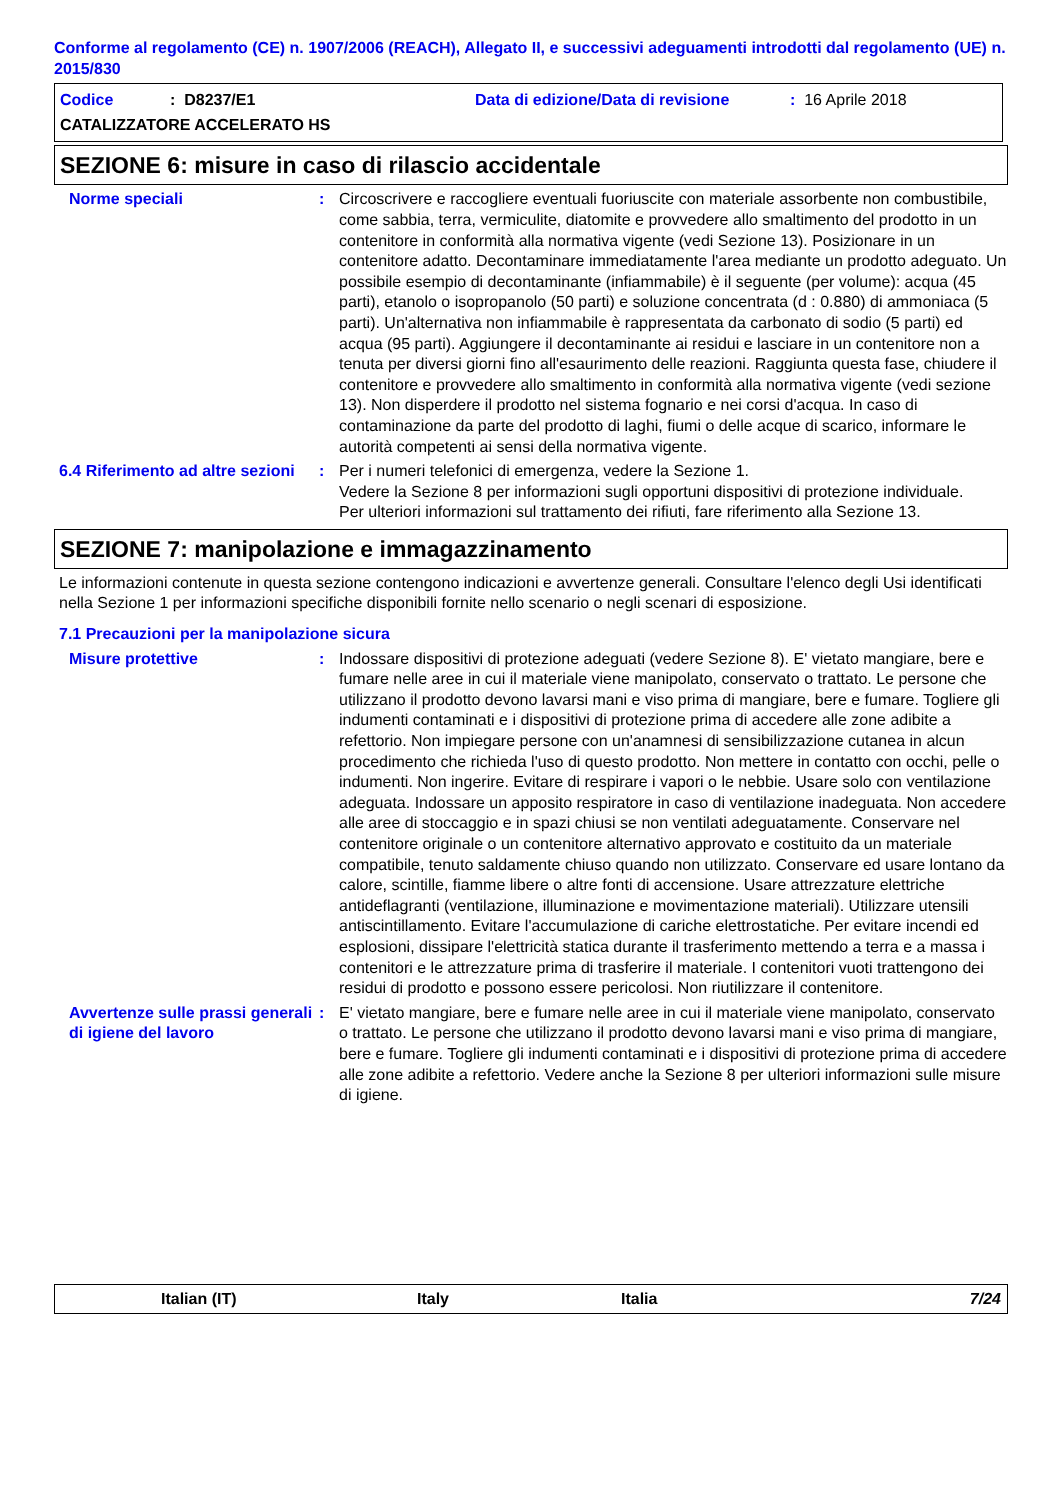Conforme al regolamento (CE) n. 1907/2006 (REACH), Allegato II, e successivi adeguamenti introdotti dal regolamento (UE) n. 2015/830
Codice: D8237/E1 Data di edizione/Data di revisione: 16 Aprile 2018
CATALIZZATORE ACCELERATO HS
SEZIONE 6: misure in caso di rilascio accidentale
Norme speciali : Circoscrivere e raccogliere eventuali fuoriuscite con materiale assorbente non combustibile, come sabbia, terra, vermiculite, diatomite e provvedere allo smaltimento del prodotto in un contenitore in conformità alla normativa vigente (vedi Sezione 13). Posizionare in un contenitore adatto. Decontaminare immediatamente l'area mediante un prodotto adeguato. Un possibile esempio di decontaminante (infiammabile) è il seguente (per volume): acqua (45 parti), etanolo o isopropanolo (50 parti) e soluzione concentrata (d : 0.880) di ammoniaca (5 parti). Un'alternativa non infiammabile è rappresentata da carbonato di sodio (5 parti) ed acqua (95 parti). Aggiungere il decontaminante ai residui e lasciare in un contenitore non a tenuta per diversi giorni fino all'esaurimento delle reazioni. Raggiunta questa fase, chiudere il contenitore e provvedere allo smaltimento in conformità alla normativa vigente (vedi sezione 13). Non disperdere il prodotto nel sistema fognario e nei corsi d'acqua. In caso di contaminazione da parte del prodotto di laghi, fiumi o delle acque di scarico, informare le autorità competenti ai sensi della normativa vigente.
6.4 Riferimento ad altre sezioni
: Per i numeri telefonici di emergenza, vedere la Sezione 1.
Vedere la Sezione 8 per informazioni sugli opportuni dispositivi di protezione individuale.
Per ulteriori informazioni sul trattamento dei rifiuti, fare riferimento alla Sezione 13.
SEZIONE 7: manipolazione e immagazzinamento
Le informazioni contenute in questa sezione contengono indicazioni e avvertenze generali. Consultare l'elenco degli Usi identificati nella Sezione 1 per informazioni specifiche disponibili fornite nello scenario o negli scenari di esposizione.
7.1 Precauzioni per la manipolazione sicura
Misure protettive : Indossare dispositivi di protezione adeguati (vedere Sezione 8). E' vietato mangiare, bere e fumare nelle aree in cui il materiale viene manipolato, conservato o trattato. Le persone che utilizzano il prodotto devono lavarsi mani e viso prima di mangiare, bere e fumare. Togliere gli indumenti contaminati e i dispositivi di protezione prima di accedere alle zone adibite a refettorio. Non impiegare persone con un'anamnesi di sensibilizzazione cutanea in alcun procedimento che richieda l'uso di questo prodotto. Non mettere in contatto con occhi, pelle o indumenti. Non ingerire. Evitare di respirare i vapori o le nebbie. Usare solo con ventilazione adeguata. Indossare un apposito respiratore in caso di ventilazione inadeguata. Non accedere alle aree di stoccaggio e in spazi chiusi se non ventilati adeguatamente. Conservare nel contenitore originale o un contenitore alternativo approvato e costituito da un materiale compatibile, tenuto saldamente chiuso quando non utilizzato. Conservare ed usare lontano da calore, scintille, fiamme libere o altre fonti di accensione. Usare attrezzature elettriche antideflagranti (ventilazione, illuminazione e movimentazione materiali). Utilizzare utensili antiscintillamento. Evitare l'accumulazione di cariche elettrostatiche. Per evitare incendi ed esplosioni, dissipare l'elettricità statica durante il trasferimento mettendo a terra e a massa i contenitori e le attrezzature prima di trasferire il materiale. I contenitori vuoti trattengono dei residui di prodotto e possono essere pericolosi. Non riutilizzare il contenitore.
Avvertenze sulle prassi generali di igiene del lavoro
: E' vietato mangiare, bere e fumare nelle aree in cui il materiale viene manipolato, conservato o trattato. Le persone che utilizzano il prodotto devono lavarsi mani e viso prima di mangiare, bere e fumare. Togliere gli indumenti contaminati e i dispositivi di protezione prima di accedere alle zone adibite a refettorio. Vedere anche la Sezione 8 per ulteriori informazioni sulle misure di igiene.
Italian (IT) Italy Italia 7/24